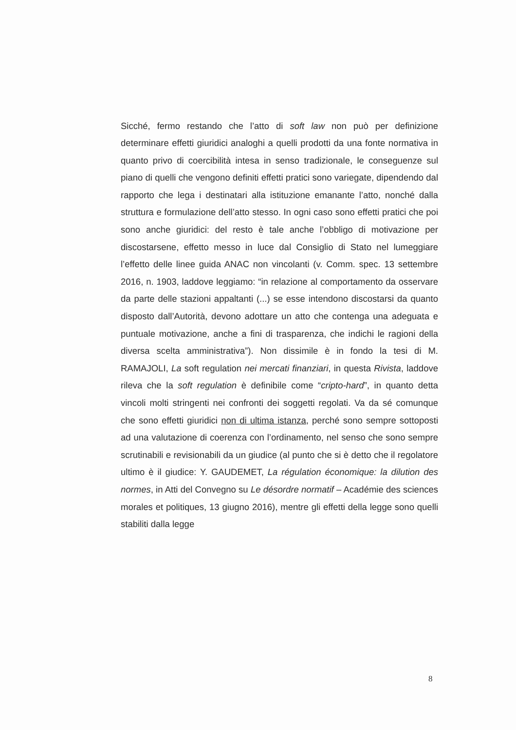Sicché, fermo restando che l’atto di soft law non può per definizione determinare effetti giuridici analoghi a quelli prodotti da una fonte normativa in quanto privo di coercibilità intesa in senso tradizionale, le conseguenze sul piano di quelli che vengono definiti effetti pratici sono variegate, dipendendo dal rapporto che lega i destinatari alla istituzione emanante l’atto, nonché dalla struttura e formulazione dell’atto stesso. In ogni caso sono effetti pratici che poi sono anche giuridici: del resto è tale anche l’obbligo di motivazione per discostarsene, effetto messo in luce dal Consiglio di Stato nel lumeggiare l’effetto delle linee guida ANAC non vincolanti (v. Comm. spec. 13 settembre 2016, n. 1903, laddove leggiamo: “in relazione al comportamento da osservare da parte delle stazioni appaltanti (...) se esse intendono discostarsi da quanto disposto dall’Autorità, devono adottare un atto che contenga una adeguata e puntuale motivazione, anche a fini di trasparenza, che indichi le ragioni della diversa scelta amministrativa”). Non dissimile è in fondo la tesi di M. RAMAJOLI, La soft regulation nei mercati finanziari, in questa Rivista, laddove rileva che la soft regulation è definibile come “cripto-hard”, in quanto detta vincoli molti stringenti nei confronti dei soggetti regolati. Va da sé comunque che sono effetti giuridici non di ultima istanza, perché sono sempre sottoposti ad una valutazione di coerenza con l’ordinamento, nel senso che sono sempre scrutinabili e revisionabili da un giudice (al punto che si è detto che il regolatore ultimo è il giudice: Y. GAUDEMET, La régulation économique: la dilution des normes, in Atti del Convegno su Le désordre normatif – Académie des sciences morales et politiques, 13 giugno 2016), mentre gli effetti della legge sono quelli stabiliti dalla legge
8